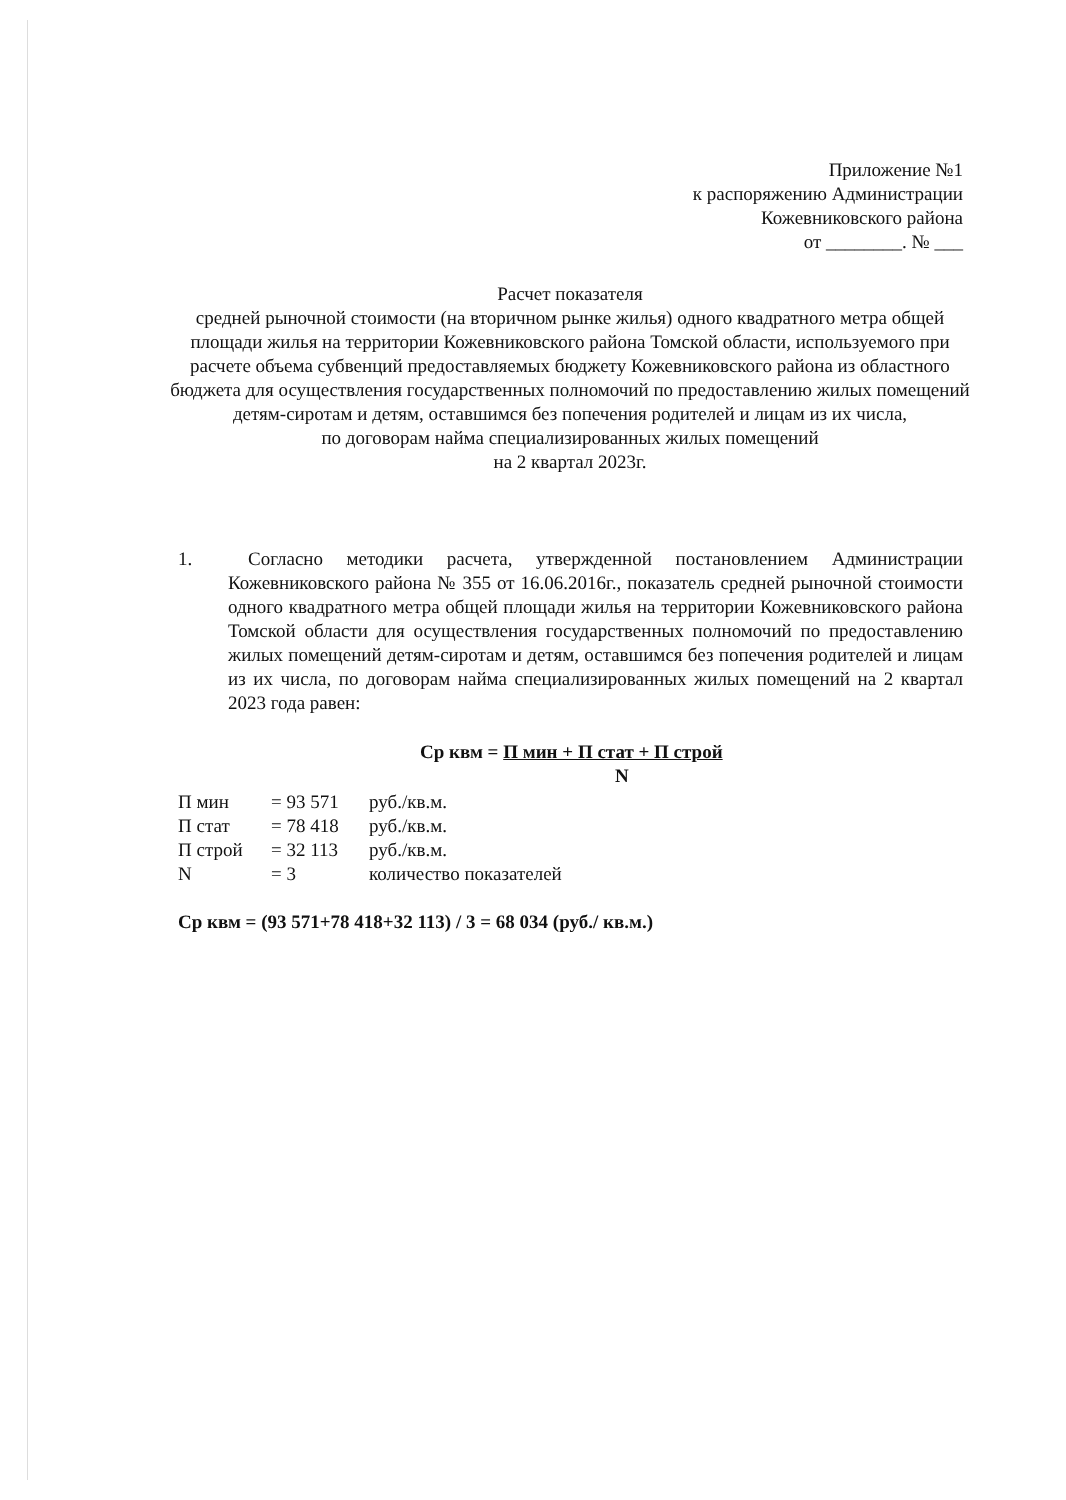Приложение №1
к распоряжению Администрации
Кожевниковского района
от ________. № ___
Расчет показателя
средней рыночной стоимости (на вторичном рынке жилья) одного квадратного метра общей площади жилья на территории Кожевниковского района Томской области, используемого при расчете объема субвенций предоставляемых бюджету Кожевниковского района из областного бюджета для осуществления государственных полномочий по предоставлению жилых помещений детям-сиротам и детям, оставшимся без попечения родителей и лицам из их числа,
по договорам найма специализированных жилых помещений
на 2 квартал 2023г.
1. Согласно методики расчета, утвержденной постановлением Администрации Кожевниковского района № 355 от 16.06.2016г., показатель средней рыночной стоимости одного квадратного метра общей площади жилья на территории Кожевниковского района Томской области для осуществления государственных полномочий по предоставлению жилых помещений детям-сиротам и детям, оставшимся без попечения родителей и лицам из их числа, по договорам найма специализированных жилых помещений на 2 квартал 2023 года равен:
Ср квм = П мин + П стат + П строй
N
| П мин | = 93 571 | руб./кв.м. |
| П стат | = 78 418 | руб./кв.м. |
| П строй | = 32 113 | руб./кв.м. |
| N | = 3 | количество показателей |
Ср квм = (93 571+78 418+32 113) / 3 = 68 034 (руб./ кв.м.)